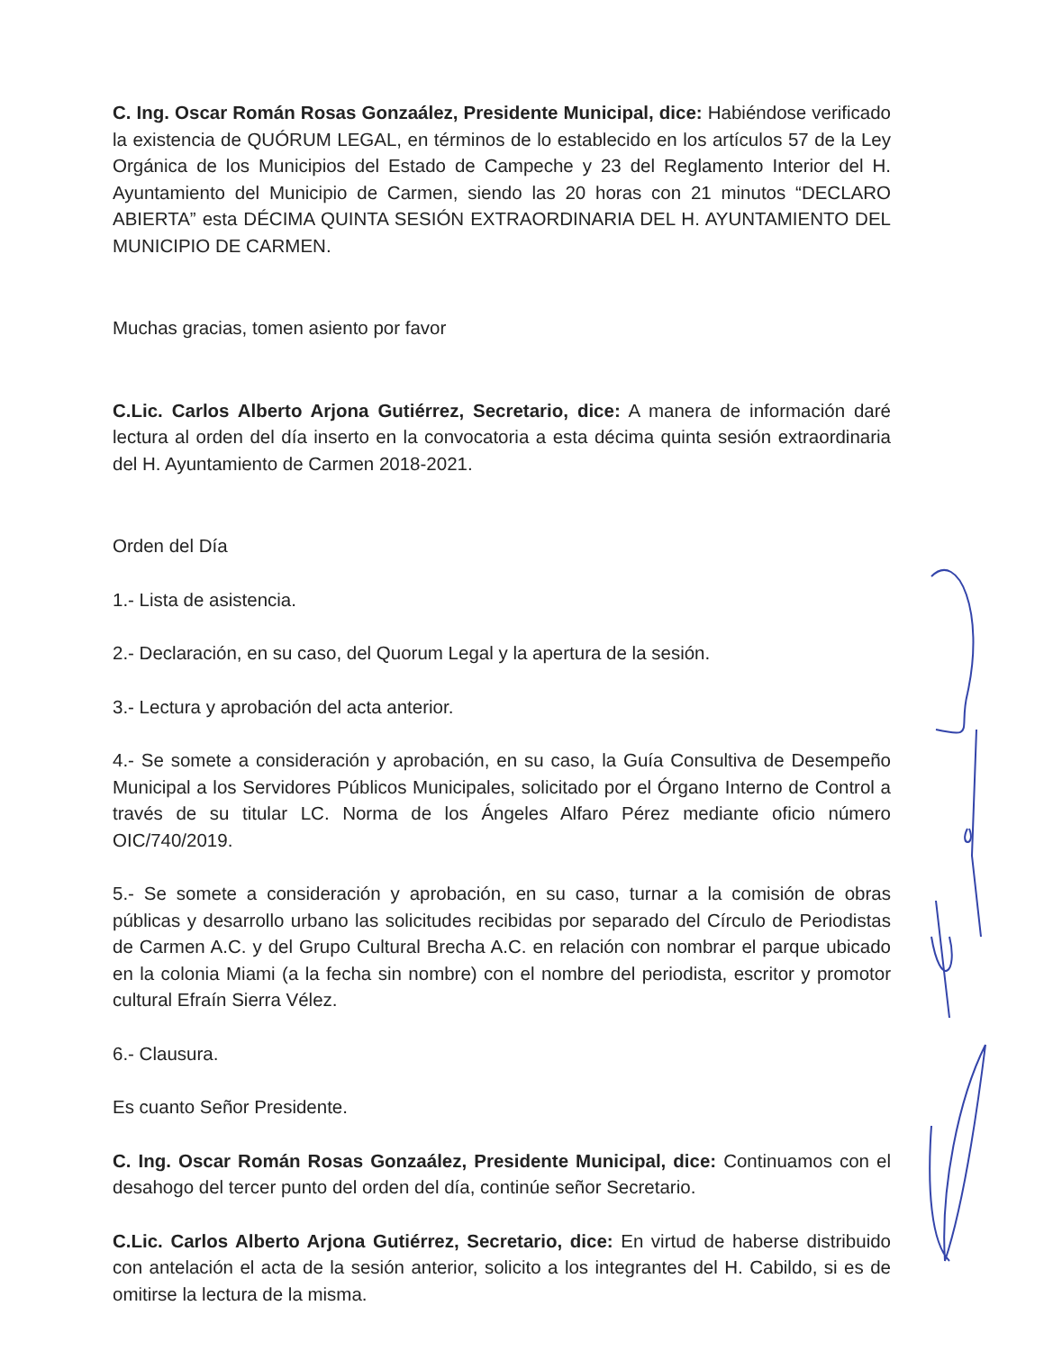C. Ing. Oscar Román Rosas Gonzaález, Presidente Municipal, dice: Habiéndose verificado la existencia de QUÓRUM LEGAL, en términos de lo establecido en los artículos 57 de la Ley Orgánica de los Municipios del Estado de Campeche y 23 del Reglamento Interior del H. Ayuntamiento del Municipio de Carmen, siendo las 20 horas con 21 minutos “DECLARO ABIERTA” esta DÉCIMA QUINTA SESIÓN EXTRAORDINARIA DEL H. AYUNTAMIENTO DEL MUNICIPIO DE CARMEN.
Muchas gracias, tomen asiento por favor
C.Lic. Carlos Alberto Arjona Gutiérrez, Secretario, dice: A manera de información daré lectura al orden del día inserto en la convocatoria a esta décima quinta sesión extraordinaria del H. Ayuntamiento de Carmen 2018-2021.
Orden del Día
1.- Lista de asistencia.
2.- Declaración, en su caso, del Quorum Legal y la apertura de la sesión.
3.- Lectura y aprobación del acta anterior.
4.- Se somete a consideración y aprobación, en su caso, la Guía Consultiva de Desempeño Municipal a los Servidores Públicos Municipales, solicitado por el Órgano Interno de Control a través de su titular LC. Norma de los Ángeles Alfaro Pérez mediante oficio número OIC/740/2019.
5.- Se somete a consideración y aprobación, en su caso, turnar a la comisión de obras públicas y desarrollo urbano las solicitudes recibidas por separado del Círculo de Periodistas de Carmen A.C. y del Grupo Cultural Brecha A.C. en relación con nombrar el parque ubicado en la colonia Miami (a la fecha sin nombre) con el nombre del periodista, escritor y promotor cultural Efraín Sierra Vélez.
6.- Clausura.
Es cuanto Señor Presidente.
C. Ing. Oscar Román Rosas Gonzaález, Presidente Municipal, dice: Continuamos con el desahogo del tercer punto del orden del día, continúe señor Secretario.
C.Lic. Carlos Alberto Arjona Gutiérrez, Secretario, dice: En virtud de haberse distribuido con antelación el acta de la sesión anterior, solicito a los integrantes del H. Cabildo, si es de omitirse la lectura de la misma.